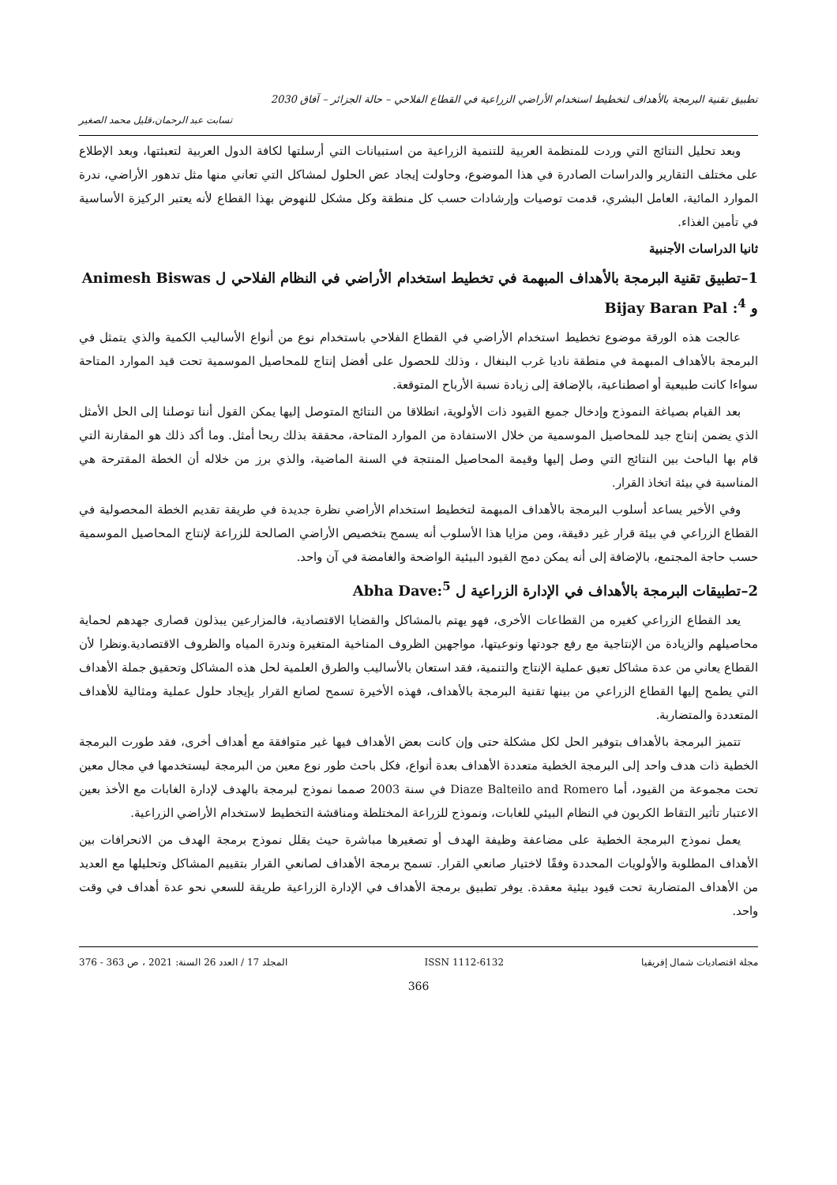تطبيق تقنية البرمجة بالأهداف لتخطيط استخدام الأراضي الزراعية في القطاع الفلاحي – حالة الجزائر – آفاق 2030
تسابت عبد الرحمان،قليل محمد الصغير
وبعد تحليل النتائج التي وردت للمنظمة العربية للتنمية الزراعية من استبيانات التي أرسلتها لكافة الدول العربية لتعبئتها، وبعد الإطلاع على مختلف التقارير والدراسات الصادرة في هذا الموضوع، وحاولت إيجاد عض الحلول لمشاكل التي تعاني منها مثل تدهور الأراضي، ندرة الموارد المائية، العامل البشري، قدمت توصيات وإرشادات حسب كل منطقة وكل مشكل للنهوض بهذا القطاع لأنه يعتبر الركيزة الأساسية في تأمين الغذاء.
ثانيا الدراسات الأجنبية
1–تطبيق تقنية البرمجة بالأهداف المبهمة في تخطيط استخدام الأراضي في النظام الفلاحي ل Animesh Biswas و Bijay Baran Pal :<sup>4</sup>
عالجت هذه الورقة موضوع تخطيط استخدام الأراضي في القطاع الفلاحي باستخدام نوع من أنواع الأساليب الكمية والذي يتمثل في البرمجة بالأهداف المبهمة في منطقة ناديا غرب البنغال ، وذلك للحصول على أفضل إنتاج للمحاصيل الموسمية تحت قيد الموارد المتاحة سواءا كانت طبيعية أو اصطناعية، بالإضافة إلى زيادة نسبة الأرباح المتوقعة.
بعد القيام بصياغة النموذج وإدخال جميع القيود ذات الأولوية، انطلاقا من النتائج المتوصل إليها يمكن القول أننا توصلنا إلى الحل الأمثل الذي يضمن إنتاج جيد للمحاصيل الموسمية من خلال الاستفادة من الموارد المتاحة، محققة بذلك ربحا أمثل. وما أكد ذلك هو المقارنة التي قام بها الباحث بين النتائج التي وصل إليها وقيمة المحاصيل المنتجة في السنة الماضية، والذي برز من خلاله أن الخطة المقترحة هي المناسبة في بيئة اتخاذ القرار.
وفي الأخير يساعد أسلوب البرمجة بالأهداف المبهمة لتخطيط استخدام الأراضي نظرة جديدة في طريقة تقديم الخطة المحصولية في القطاع الزراعي في بيئة قرار غير دقيقة، ومن مزايا هذا الأسلوب أنه يسمح بتخصيص الأراضي الصالحة للزراعة لإنتاج المحاصيل الموسمية حسب حاجة المجتمع، بالإضافة إلى أنه يمكن دمج القيود البيئية الواضحة والغامضة في آن واحد.
2–تطبيقات البرمجة بالأهداف في الإدارة الزراعية ل Abha Dave:<sup>5</sup>
يعد القطاع الزراعي كغيره من القطاعات الأخرى، فهو يهتم بالمشاكل والقضايا الاقتصادية، فالمزارعين يبذلون قصارى جهدهم لحماية محاصيلهم والزيادة من الإنتاجية مع رفع جودتها ونوعيتها، مواجهين الظروف المناخية المتغيرة وندرة المياه والظروف الاقتصادية.ونظرا لأن القطاع يعاني من عدة مشاكل تعيق عملية الإنتاج والتنمية، فقد استعان بالأساليب والطرق العلمية لحل هذه المشاكل وتحقيق جملة الأهداف التي يطمح إليها القطاع الزراعي من بينها تقنية البرمجة بالأهداف، فهذه الأخيرة تسمح لصانع القرار بإيجاد حلول عملية ومثالية للأهداف المتعددة والمتضاربة.
تتميز البرمجة بالأهداف بتوفير الحل لكل مشكلة حتى وإن كانت بعض الأهداف فيها غير متوافقة مع أهداف أخرى، فقد طورت البرمجة الخطية ذات هدف واحد إلى البرمجة الخطية متعددة الأهداف بعدة أنواع، فكل باحث طور نوع معين من البرمجة ليستخدمها في مجال معين تحت مجموعة من القيود، أما Diaze Balteilo and Romero في سنة 2003 صمما نموذج لبرمجة بالهدف لإدارة الغابات مع الأخذ بعين الاعتبار تأثير التقاط الكربون في النظام البيئي للغابات، ونموذج للزراعة المختلطة ومناقشة التخطيط لاستخدام الأراضي الزراعية.
يعمل نموذج البرمجة الخطية على مضاعفة وظيفة الهدف أو تصغيرها مباشرة حيث يقلل نموذج برمجة الهدف من الانحرافات بين الأهداف المطلوبة والأولويات المحددة وفقًا لاختيار صانعي القرار. تسمح برمجة الأهداف لصانعي القرار بتقييم المشاكل وتحليلها مع العديد من الأهداف المتضاربة تحت قيود بيئية معقدة. يوفر تطبيق برمجة الأهداف في الإدارة الزراعية طريقة للسعي نحو عدة أهداف في وقت واحد.
مجلة اقتصاديات شمال إفريقيا ISSN 1112-6132 المجلد 17 / العدد 26 السنة: 2021 ، ص 363 - 376
366